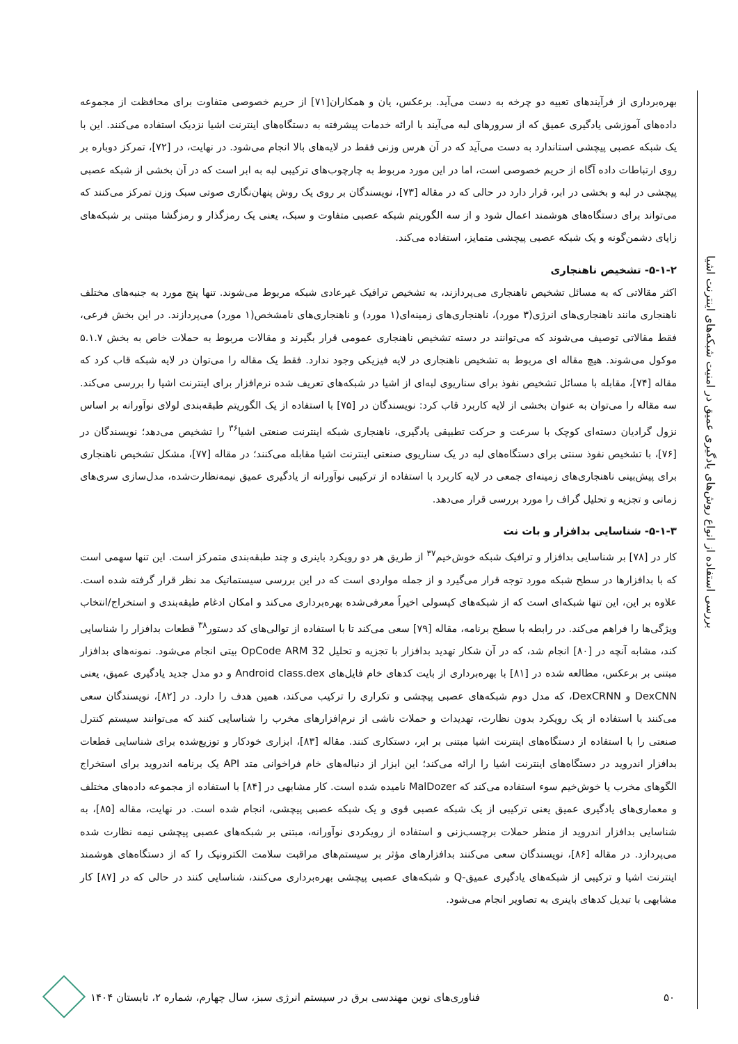بررسی استفاده از انواع روش‌های یادگیری عمیق در امنیت شبکه‌های اینترنت اشیا
بهره‌برداری از فرآیندهای تعبیه دو چرخه به دست می‌آید. برعکس، یان و همکاران[۷۱] از حریم خصوصی متفاوت برای محافظت از مجموعه داده‌های آموزشی یادگیری عمیق که از سرورهای لبه می‌آیند با ارائه خدمات پیشرفته به دستگاه‌های اینترنت اشیا نزدیک استفاده می‌کنند. این با یک شبکه عصبی پیچشی استاندارد به دست می‌آید که در آن هرس وزنی فقط در لایه‌های بالا انجام می‌شود. در نهایت، در [۷۲]، تمرکز دوباره بر روی ارتباطات داده آگاه از حریم خصوصی است، اما در این مورد مربوط به چارچوب‌های ترکیبی لبه به ابر است که در آن بخشی از شبکه عصبی پیچشی در لبه و بخشی در ابر، قرار دارد در حالی که در مقاله [۷۳]، نویسندگان بر روی یک روش پنهان‌نگاری صوتی سبک وزن تمرکز می‌کنند که می‌تواند برای دستگاه‌های هوشمند اعمال شود و از سه الگوریتم شبکه عصبی متفاوت و سبک، یعنی یک رمزگذار و رمزگشا مبتنی بر شبکه‌های زایای دشمن‌گونه و یک شبکه عصبی پیچشی متمایز، استفاده می‌کند.
۵-۱-۲- تشخیص ناهنجاری
اکثر مقالاتی که به مسائل تشخیص ناهنجاری می‌پردازند، به تشخیص ترافیک غیرعادی شبکه مربوط می‌شوند. تنها پنج مورد به جنبه‌های مختلف ناهنجاری مانند ناهنجاری‌های انرژی(۳ مورد)، ناهنجاری‌های زمینه‌ای(۱ مورد) و ناهنجاری‌های نامشخص(۱ مورد) می‌پردازند. در این بخش فرعی، فقط مقالاتی توصیف می‌شوند که می‌توانند در دسته تشخیص ناهنجاری عمومی قرار بگیرند و مقالات مربوط به حملات خاص به بخش ۵.۱.۷ موکول می‌شوند. هیچ مقاله ای مربوط به تشخیص ناهنجاری در لایه فیزیکی وجود ندارد. فقط یک مقاله را می‌توان در لایه شبکه قاب کرد که مقاله [۷۴]، مقابله با مسائل تشخیص نفوذ برای سناریوی لبه‌ای از اشیا در شبکه‌های تعریف شده نرم‌افزار برای اینترنت اشیا را بررسی می‌کند. سه مقاله را می‌توان به عنوان بخشی از لایه کاربرد قاب کرد: نویسندگان در [۷۵] با استفاده از یک الگوریتم طبقه‌بندی لولای نوآورانه بر اساس نزول گرادیان دسته‌ای کوچک با سرعت و حرکت تطبیقی یادگیری، ناهنجاری شبکه اینترنت صنعتی اشیا<sup>۳۶</sup> را تشخیص می‌دهد؛ نویسندگان در [۷۶]، با تشخیص نفوذ سنتی برای دستگاه‌های لبه در یک سناریوی صنعتی اینترنت اشیا مقابله می‌کنند؛ در مقاله [۷۷]، مشکل تشخیص ناهنجاری برای پیش‌بینی ناهنجاری‌های زمینه‌ای جمعی در لایه کاربرد با استفاده از ترکیبی نوآورانه از یادگیری عمیق نیمه‌نظارت‌شده، مدل‌سازی سری‌های زمانی و تجزیه و تحلیل گراف را مورد بررسی قرار می‌دهد.
۵-۱-۳- شناسایی بدافزار و بات نت
کار در [۷۸] بر شناسایی بدافزار و ترافیک شبکه خوش‌خیم<sup>۳۷</sup> از طریق هر دو رویکرد باینری و چند طبقه‌بندی متمرکز است. این تنها سهمی است که با بدافزارها در سطح شبکه مورد توجه قرار می‌گیرد و از جمله مواردی است که در این بررسی سیستماتیک مد نظر قرار گرفته شده است. علاوه بر این، این تنها شبکه‌ای است که از شبکه‌های کپسولی اخیراً معرفی‌شده بهره‌برداری می‌کند و امکان ادغام طبقه‌بندی و استخراج/انتخاب ویژگی‌ها را فراهم می‌کند. در رابطه با سطح برنامه، مقاله [۷۹] سعی می‌کند تا با استفاده از توالی‌های کد دستور<sup>۳۸</sup> قطعات بدافزار را شناسایی کند، مشابه آنچه در [۸۰] انجام شد، که در آن شکار تهدید بدافزار با تجزیه و تحلیل OpCode ARM 32 بیتی انجام می‌شود. نمونه‌های بدافزار مبتنی بر برعکس، مطالعه شده در [۸۱] با بهره‌برداری از بایت کدهای خام فایل‌های Android class.dex و دو مدل جدید یادگیری عمیق، یعنی DexCNN و DexCRNN، که مدل دوم شبکه‌های عصبی پیچشی و تکراری را ترکیب می‌کند، همین هدف را دارد. در [۸۲]، نویسندگان سعی می‌کنند با استفاده از یک رویکرد بدون نظارت، تهدیدات و حملات ناشی از نرم‌افزارهای مخرب را شناسایی کنند که می‌توانند سیستم کنترل صنعتی را با استفاده از دستگاه‌های اینترنت اشیا مبتنی بر ابر، دستکاری کنند. مقاله [۸۳]، ابزاری خودکار و توزیع‌شده برای شناسایی قطعات بدافزار اندروید در دستگاه‌های اینترنت اشیا را ارائه می‌کند؛ این ابزار از دنباله‌های خام فراخوانی متد API یک برنامه اندروید برای استخراج الگوهای مخرب یا خوش‌خیم سوء استفاده می‌کند که MalDozer نامیده شده است. کار مشابهی در [۸۴] با استفاده از مجموعه داده‌های مختلف و معماری‌های یادگیری عمیق یعنی ترکیبی از یک شبکه عصبی قوی و یک شبکه عصبی پیچشی، انجام شده است. در نهایت، مقاله [۸۵]، به شناسایی بدافزار اندروید از منظر حملات برچسب‌زنی و استفاده از رویکردی نوآورانه، مبتنی بر شبکه‌های عصبی پیچشی نیمه نظارت شده می‌پردازد. در مقاله [۸۶]، نویسندگان سعی می‌کنند بدافزارهای مؤثر بر سیستم‌های مراقبت سلامت الکترونیک را که از دستگاه‌های هوشمند اینترنت اشیا و ترکیبی از شبکه‌های یادگیری عمیق-Q و شبکه‌های عصبی پیچشی بهره‌برداری می‌کنند، شناسایی کنند در حالی که در [۸۷] کار مشابهی با تبدیل کدهای باینری به تصاویر انجام می‌شود.
۵۰ فناوری‌های نوین مهندسی برق در سیستم انرژی سبز، سال چهارم، شماره ۲، تابستان ۱۴۰۴